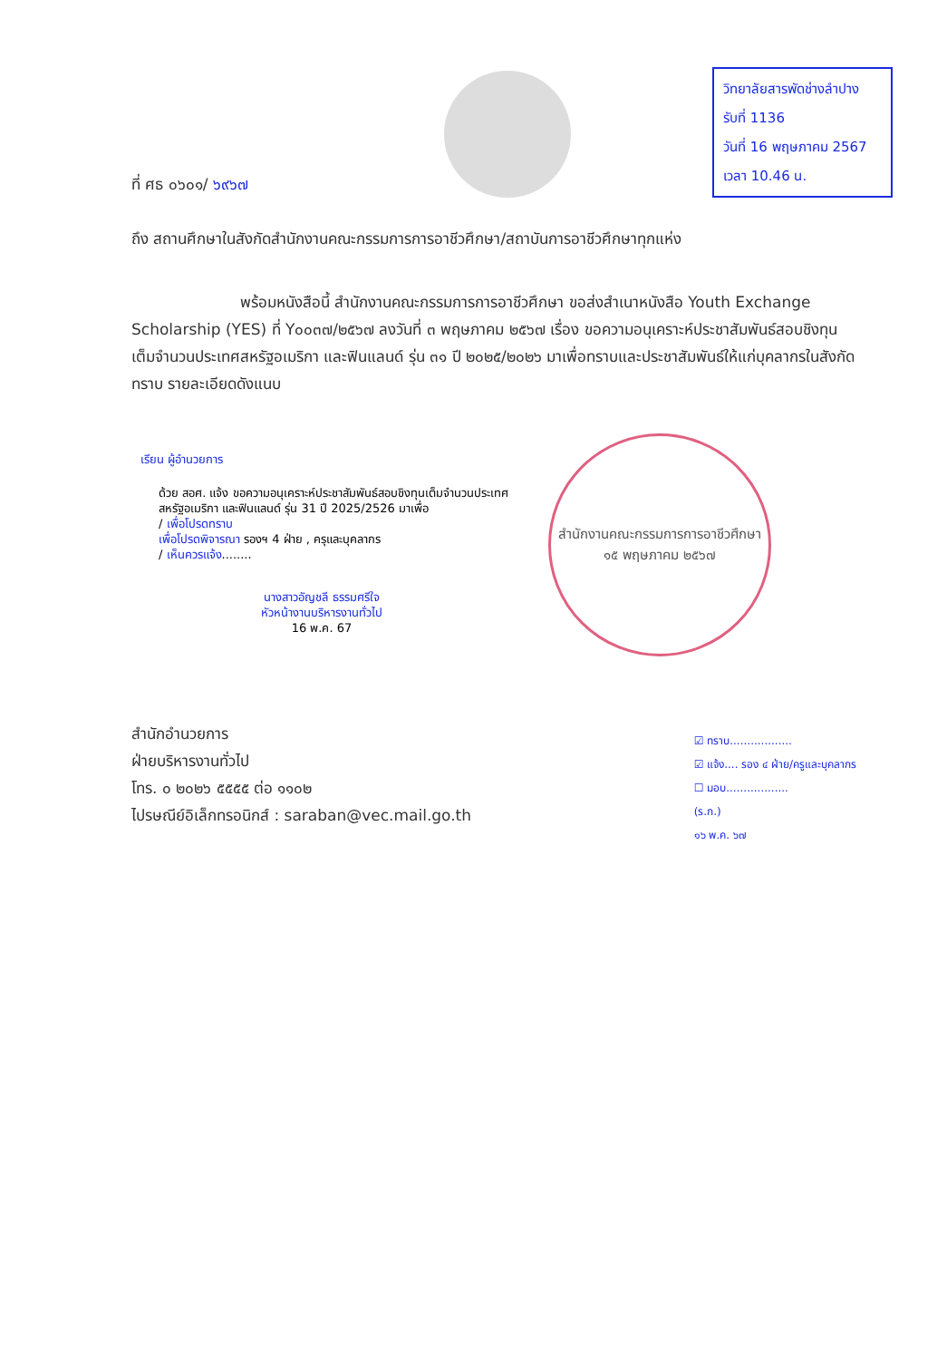ที่ ศธ ๐๖๐๑/ ๖๙๖๗
วิทยาลัยสารพัดช่างลำปาง
รับที่ 1136
วันที่ 16 พฤษภาคม 2567
เวลา 10.46 น.
ถึง สถานศึกษาในสังกัดสำนักงานคณะกรรมการการอาชีวศึกษา/สถาบันการอาชีวศึกษาทุกแห่ง
พร้อมหนังสือนี้ สำนักงานคณะกรรมการการอาชีวศึกษา ขอส่งสำเนาหนังสือ Youth Exchange Scholarship (YES) ที่ Y๐๐๓๗/๒๕๖๗ ลงวันที่ ๓ พฤษภาคม ๒๕๖๗ เรื่อง ขอความอนุเคราะห์ประชาสัมพันธ์สอบชิงทุนเต็มจำนวนประเทศสหรัฐอเมริกา และฟินแลนด์ รุ่น ๓๑ ปี ๒๐๒๕/๒๐๒๖ มาเพื่อทราบและประชาสัมพันธ์ให้แก่บุคลากรในสังกัดทราบ รายละเอียดดังแนบ
เรียน ผู้อำนวยการ
ด้วย สอศ. แจ้ง ขอความอนุเคราะห์ประชาสัมพันธ์สอบชิงทุนเต็มจำนวนประเทศสหรัฐอเมริกา และฟินแลนด์ รุ่น 31 ปี 2025/2526 มาเพื่อ
/ เพื่อโปรดทราบ
เพื่อโปรดพิจารณา รองฯ 4 ฝ่าย , ครุและบุคลากร
/ เห็นควรแจ้ง........
นางสาวอัญชลี ธรรมศรีใจ
หัวหน้างานบริหารงานทั่วไป
16 พ.ค. 67
สำนักงานคณะกรรมการการอาชีวศึกษา
๑๕ พฤษภาคม ๒๕๖๗
สำนักอำนวยการ
ฝ่ายบริหารงานทั่วไป
โทร. ๐ ๒๐๒๖ ๕๕๕๕ ต่อ ๑๑๐๒
ไปรษณีย์อิเล็กทรอนิกส์ : saraban@vec.mail.go.th
☑ ทราบ..................
☑ แจ้ง.... รอง ๔ ฝ่าย/ครูและบุคลากร
☐ มอบ..................
(ร.ก.)
๑๖ พ.ค. ๖๗